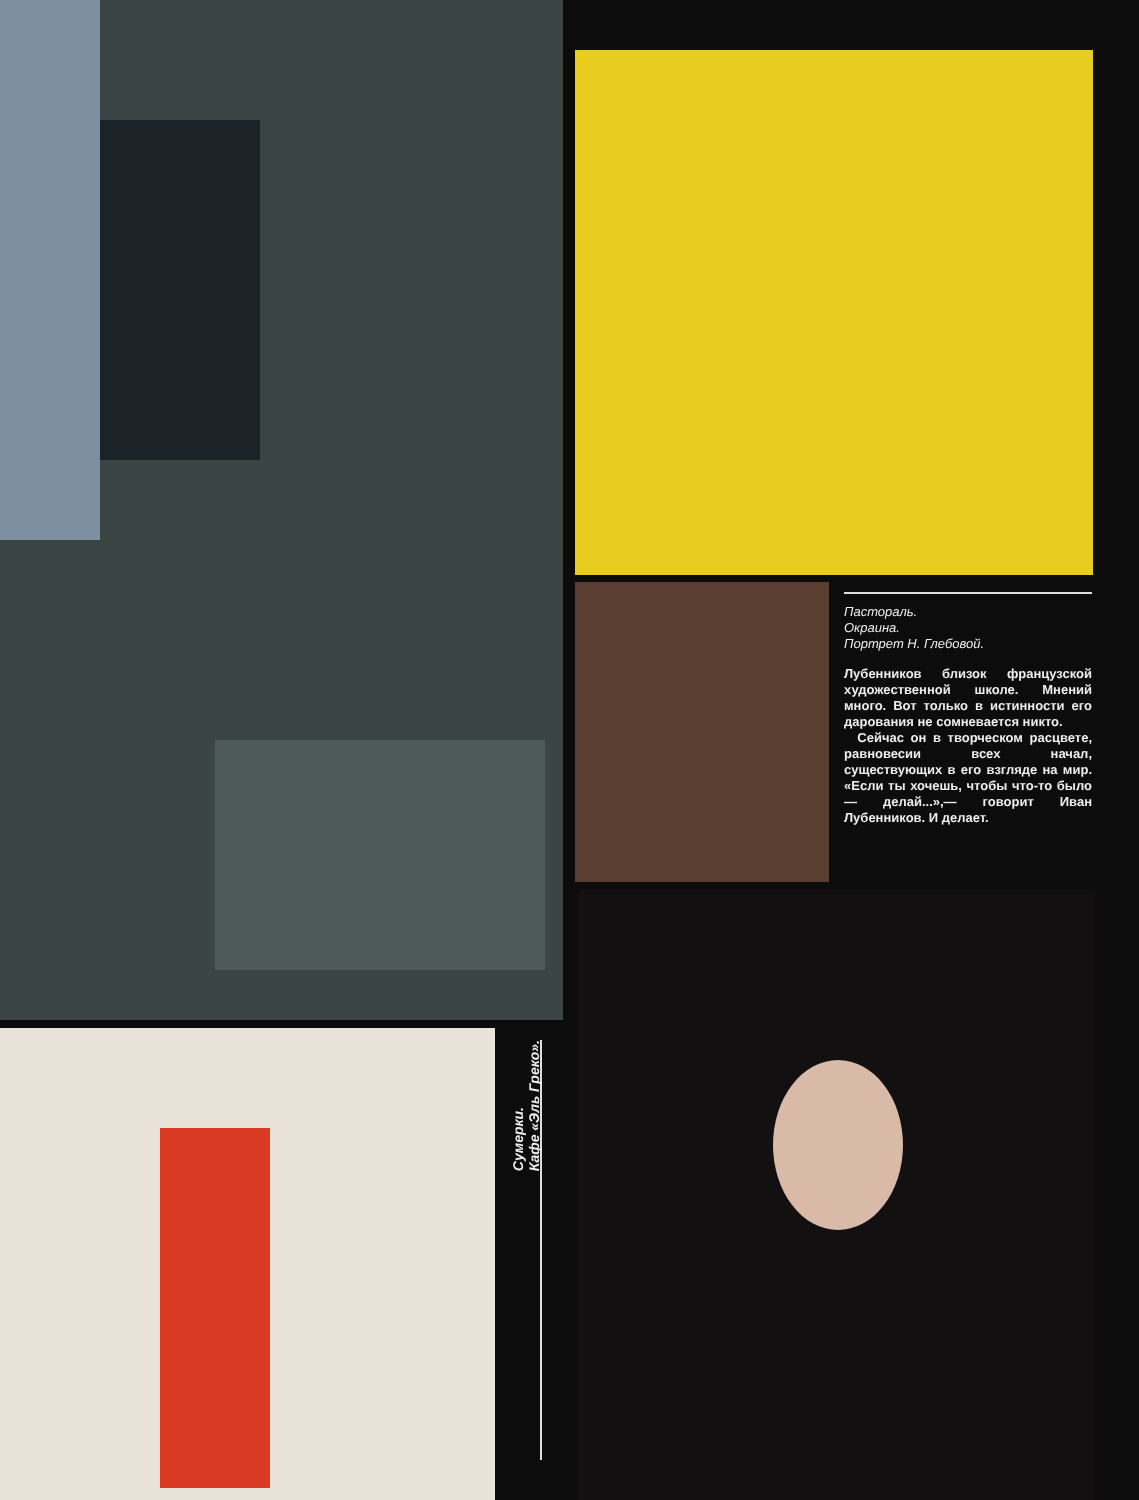Пастораль.
Окраина.
Портрет Н. Глебовой.
Лубенников близок французской художественной школе. Мнений много. Вот только в истинности его дарования не сомневается никто.
Сейчас он в творческом расцвете, равновесии всех начал, существующих в его взгляде на мир. «Если ты хочешь, чтобы что-то было — делай...»,— говорит Иван Лубенников. И делает.
Сумерки.
Кафе «Эль Греко».